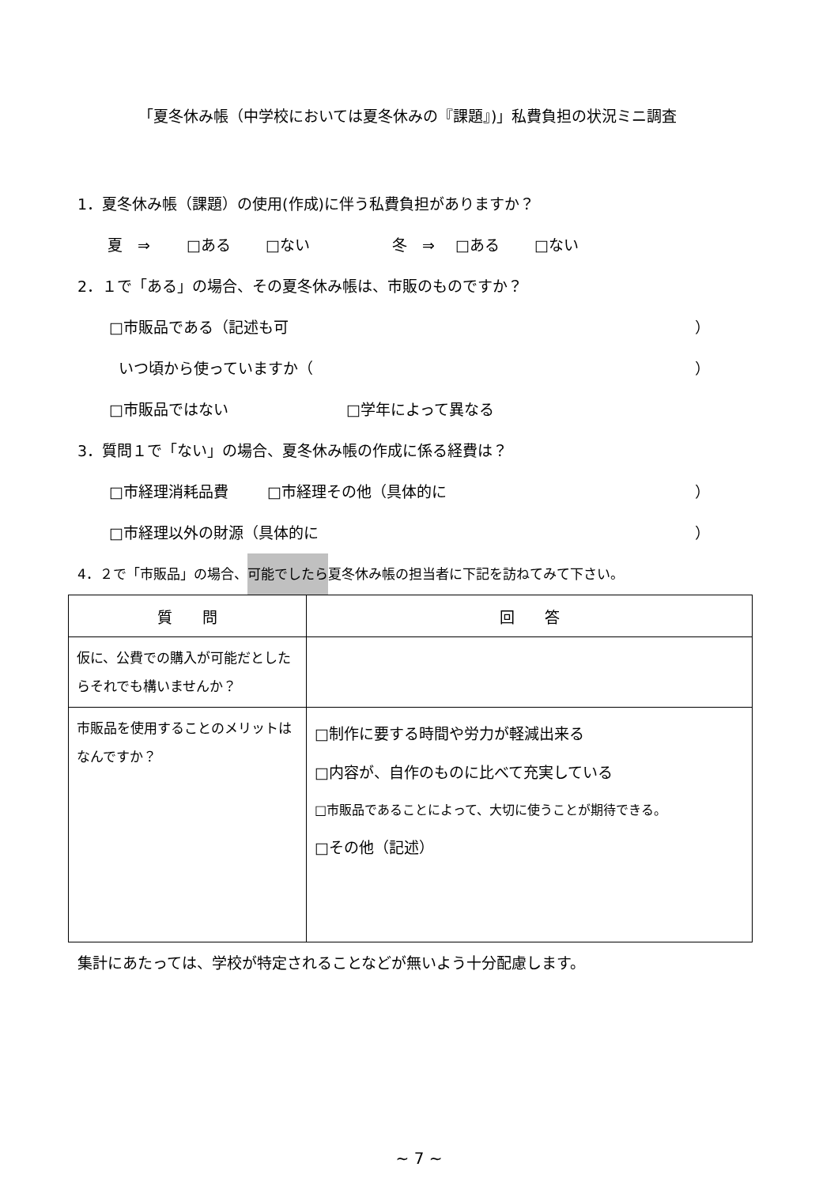「夏冬休み帳（中学校においては夏冬休みの『課題』)」私費負担の状況ミニ調査
1．夏冬休み帳（課題）の使用(作成)に伴う私費負担がありますか？
夏　⇒ □ある □ない 冬　⇒ □ある □ない
2．１で「ある」の場合、その夏冬休み帳は、市販のものですか？
□市販品である（記述も可 ）
いつ頃から使っていますか（ ）
□市販品ではない □学年によって異なる
3．質問１で「ない」の場合、夏冬休み帳の作成に係る経費は？
□市経理消耗品費 □市経理その他（具体的に ）
□市経理以外の財源（具体的に ）
4．２で「市販品」の場合、 可能でしたら 夏冬休み帳の担当者に下記を訪ねてみて下さい。
| 質 問 | 回 答 |
| --- | --- |
| 仮に、公費での購入が可能だとしたらそれでも構いませんか？ | |
| 市販品を使用することのメリットはなんですか？ | □制作に要する時間や労力が軽減出来る □内容が、自作のものに比べて充実している □市販品であることによって、大切に使うことが期待できる。 □その他（記述） |
集計にあたっては、学校が特定されることなどが無いよう十分配慮します。
~ 7 ~